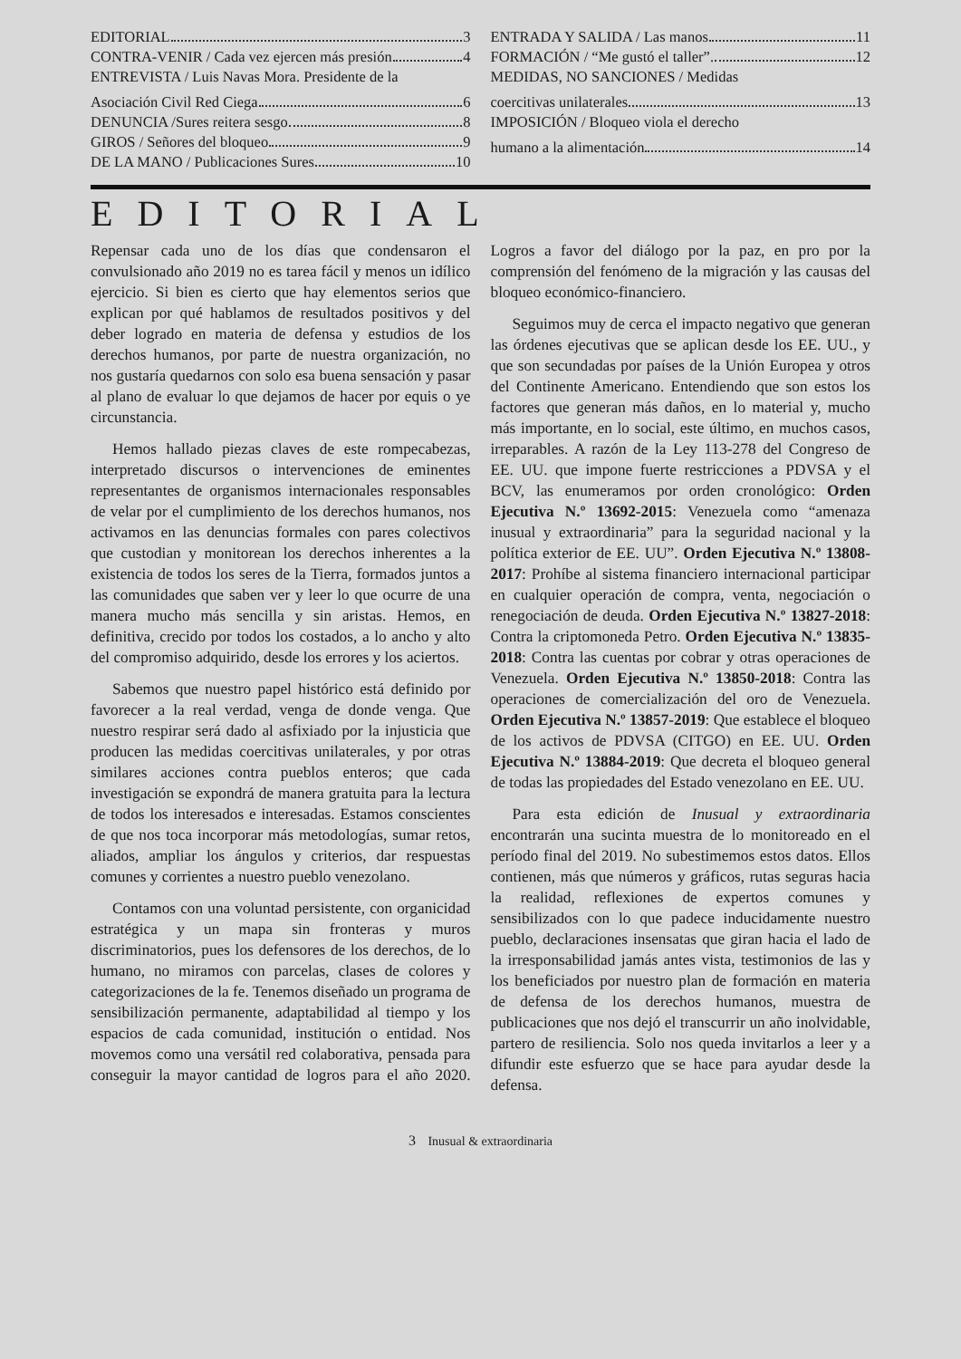EDITORIAL 3
CONTRA-VENIR / Cada vez ejercen más presión 4
ENTREVISTA / Luis Navas Mora. Presidente de la
Asociación Civil Red Ciega 6
DENUNCIA /Sures reitera sesgo 8
GIROS / Señores del bloqueo 9
DE LA MANO / Publicaciones Sures 10
ENTRADA Y SALIDA / Las manos 11
FORMACIÓN / “Me gustó el taller”. 12
MEDIDAS, NO SANCIONES / Medidas
coercitivas unilaterales 13
IMPOSICIÓN / Bloqueo viola el derecho
humano a la alimentación 14
EDITORIAL
Repensar cada uno de los días que condensaron el convulsionado año 2019 no es tarea fácil y menos un idílico ejercicio. Si bien es cierto que hay elementos serios que explican por qué hablamos de resultados positivos y del deber logrado en materia de defensa y estudios de los derechos humanos, por parte de nuestra organización, no nos gustaría quedarnos con solo esa buena sensación y pasar al plano de evaluar lo que dejamos de hacer por equis o ye circunstancia.
Hemos hallado piezas claves de este rompecabezas, interpretado discursos o intervenciones de eminentes representantes de organismos internacionales responsables de velar por el cumplimiento de los derechos humanos, nos activamos en las denuncias formales con pares colectivos que custodian y monitorean los derechos inherentes a la existencia de todos los seres de la Tierra, formados juntos a las comunidades que saben ver y leer lo que ocurre de una manera mucho más sencilla y sin aristas. Hemos, en definitiva, crecido por todos los costados, a lo ancho y alto del compromiso adquirido, desde los errores y los aciertos.
Sabemos que nuestro papel histórico está definido por favorecer a la real verdad, venga de donde venga. Que nuestro respirar será dado al asfixiado por la injusticia que producen las medidas coercitivas unilaterales, y por otras similares acciones contra pueblos enteros; que cada investigación se expondrá de manera gratuita para la lectura de todos los interesados e interesadas. Estamos conscientes de que nos toca incorporar más metodologías, sumar retos, aliados, ampliar los ángulos y criterios, dar respuestas comunes y corrientes a nuestro pueblo venezolano.
Contamos con una voluntad persistente, con organicidad estratégica y un mapa sin fronteras y muros discriminatorios, pues los defensores de los derechos, de lo humano, no miramos con parcelas, clases de colores y categorizaciones de la fe. Tenemos diseñado un programa de sensibilización permanente, adaptabilidad al tiempo y los espacios de cada comunidad, institución o entidad. Nos movemos como una versátil red colaborativa, pensada para conseguir la mayor cantidad de logros para el año 2020. Logros a favor del diálogo por la paz, en pro por la comprensión del fenómeno de la migración y las causas del bloqueo económico-financiero.
Seguimos muy de cerca el impacto negativo que generan las órdenes ejecutivas que se aplican desde los EE. UU., y que son secundadas por países de la Unión Europea y otros del Continente Americano. Entendiendo que son estos los factores que generan más daños, en lo material y, mucho más importante, en lo social, este último, en muchos casos, irreparables. A razón de la Ley 113-278 del Congreso de EE. UU. que impone fuerte restricciones a PDVSA y el BCV, las enumeramos por orden cronológico: Orden Ejecutiva N.º 13692-2015: Venezuela como “amenaza inusual y extraordinaria” para la seguridad nacional y la política exterior de EE. UU”. Orden Ejecutiva N.º 13808-2017: Prohíbe al sistema financiero internacional participar en cualquier operación de compra, venta, negociación o renegociación de deuda. Orden Ejecutiva N.º 13827-2018: Contra la criptomoneda Petro. Orden Ejecutiva N.º 13835-2018: Contra las cuentas por cobrar y otras operaciones de Venezuela. Orden Ejecutiva N.º 13850-2018: Contra las operaciones de comercialización del oro de Venezuela. Orden Ejecutiva N.º 13857-2019: Que establece el bloqueo de los activos de PDVSA (CITGO) en EE. UU. Orden Ejecutiva N.º 13884-2019: Que decreta el bloqueo general de todas las propiedades del Estado venezolano en EE. UU.
Para esta edición de Inusual y extraordinaria encontrarán una sucinta muestra de lo monitoreado en el período final del 2019. No subestimemos estos datos. Ellos contienen, más que números y gráficos, rutas seguras hacia la realidad, reflexiones de expertos comunes y sensibilizados con lo que padece inducidamente nuestro pueblo, declaraciones insensatas que giran hacia el lado de la irresponsabilidad jamás antes vista, testimonios de las y los beneficiados por nuestro plan de formación en materia de defensa de los derechos humanos, muestra de publicaciones que nos dejó el transcurrir un año inolvidable, partero de resiliencia. Solo nos queda invitarlos a leer y a difundir este esfuerzo que se hace para ayudar desde la defensa.
3 Inusual & extraordinaria